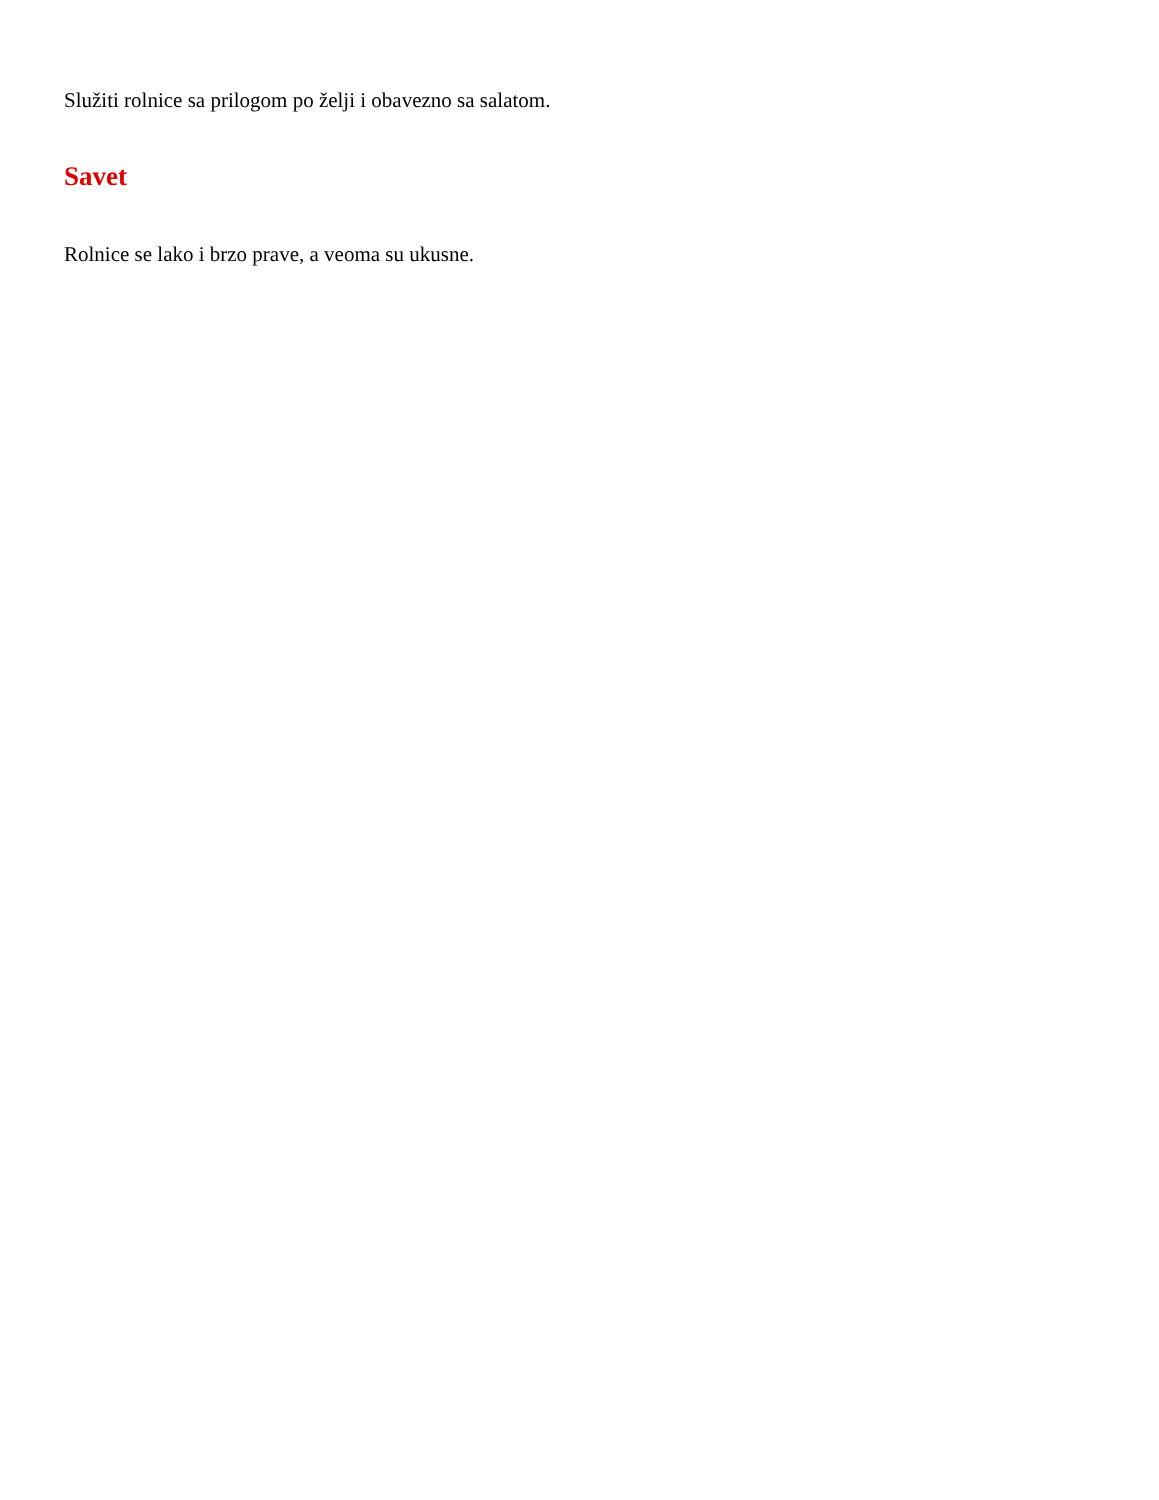Služiti rolnice sa prilogom po želji i obavezno sa salatom.
Savet
Rolnice se lako i brzo prave, a veoma su ukusne.